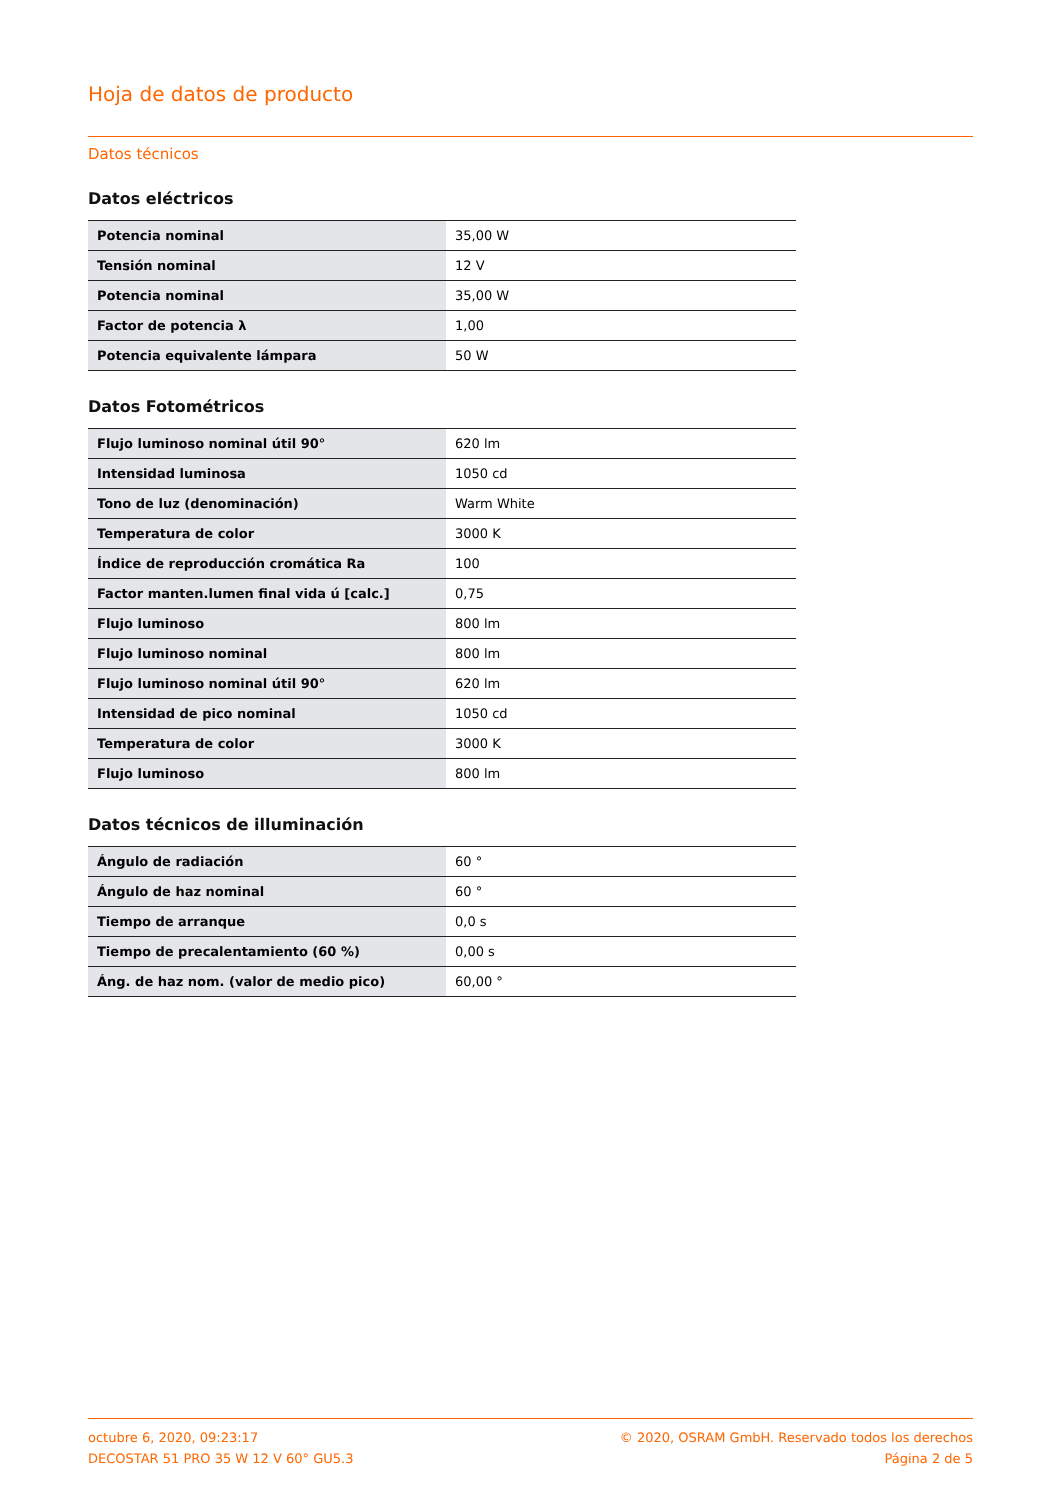Hoja de datos de producto
Datos técnicos
Datos eléctricos
| Potencia nominal | 35,00 W |
| Tensión nominal | 12 V |
| Potencia nominal | 35,00 W |
| Factor de potencia λ | 1,00 |
| Potencia equivalente lámpara | 50 W |
Datos Fotométricos
| Flujo luminoso nominal útil 90° | 620 lm |
| Intensidad luminosa | 1050 cd |
| Tono de luz (denominación) | Warm White |
| Temperatura de color | 3000 K |
| Índice de reproducción cromática Ra | 100 |
| Factor manten.lumen final vida ú [calc.] | 0,75 |
| Flujo luminoso | 800 lm |
| Flujo luminoso nominal | 800 lm |
| Flujo luminoso nominal útil 90° | 620 lm |
| Intensidad de pico nominal | 1050 cd |
| Temperatura de color | 3000 K |
| Flujo luminoso | 800 lm |
Datos técnicos de illuminación
| Ángulo de radiación | 60 ° |
| Ángulo de haz nominal | 60 ° |
| Tiempo de arranque | 0,0 s |
| Tiempo de precalentamiento (60 %) | 0,00 s |
| Áng. de haz nom. (valor de medio pico) | 60,00 ° |
octubre 6, 2020, 09:23:17
DECOSTAR 51 PRO 35 W 12 V 60° GU5.3
© 2020, OSRAM GmbH. Reservado todos los derechos
Página 2 de 5